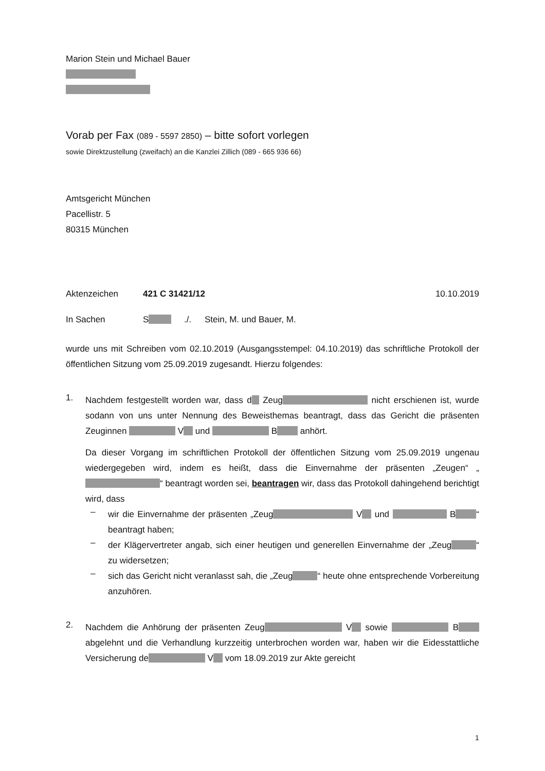Marion Stein und Michael Bauer
Vorab per Fax (089 - 5597 2850) – bitte sofort vorlegen
sowie Direktzustellung (zweifach) an die Kanzlei Zillich (089 - 665 936 66)
Amtsgericht München
Pacellistr. 5
80315 München
Aktenzeichen 421 C 31421/12 10.10.2019
In Sachen S./. Stein, M. und Bauer, M.
wurde uns mit Schreiben vom 02.10.2019 (Ausgangsstempel: 04.10.2019) das schriftliche Protokoll der öffentlichen Sitzung vom 25.09.2019 zugesandt. Hierzu folgendes:
1.
Nachdem festgestellt worden war, dass d Zeug nicht erschienen ist, wurde sodann von uns unter Nennung des Beweisthemas beantragt, dass das Gericht die präsenten Zeuginnen V und B anhört.
Da dieser Vorgang im schriftlichen Protokoll der öffentlichen Sitzung vom 25.09.2019 ungenau wiedergegeben wird, indem es heißt, dass die Einvernahme der präsenten „Zeugen“ „ “ beantragt worden sei, beantragen wir, dass das Protokoll dahingehend berichtigt wird, dass
–
wir die Einvernahme der präsenten „Zeug V und B “ beantragt haben;
–
der Klägervertreter angab, sich einer heutigen und generellen Einvernahme der „Zeug “ zu widersetzen;
–
sich das Gericht nicht veranlasst sah, die „Zeug “ heute ohne entsprechende Vorbereitung anzuhören.
2.
Nachdem die Anhörung der präsenten Zeug V sowie B abgelehnt und die Verhandlung kurzzeitig unterbrochen worden war, haben wir die Eidesstattliche Versicherung de V vom 18.09.2019 zur Akte gereicht
1